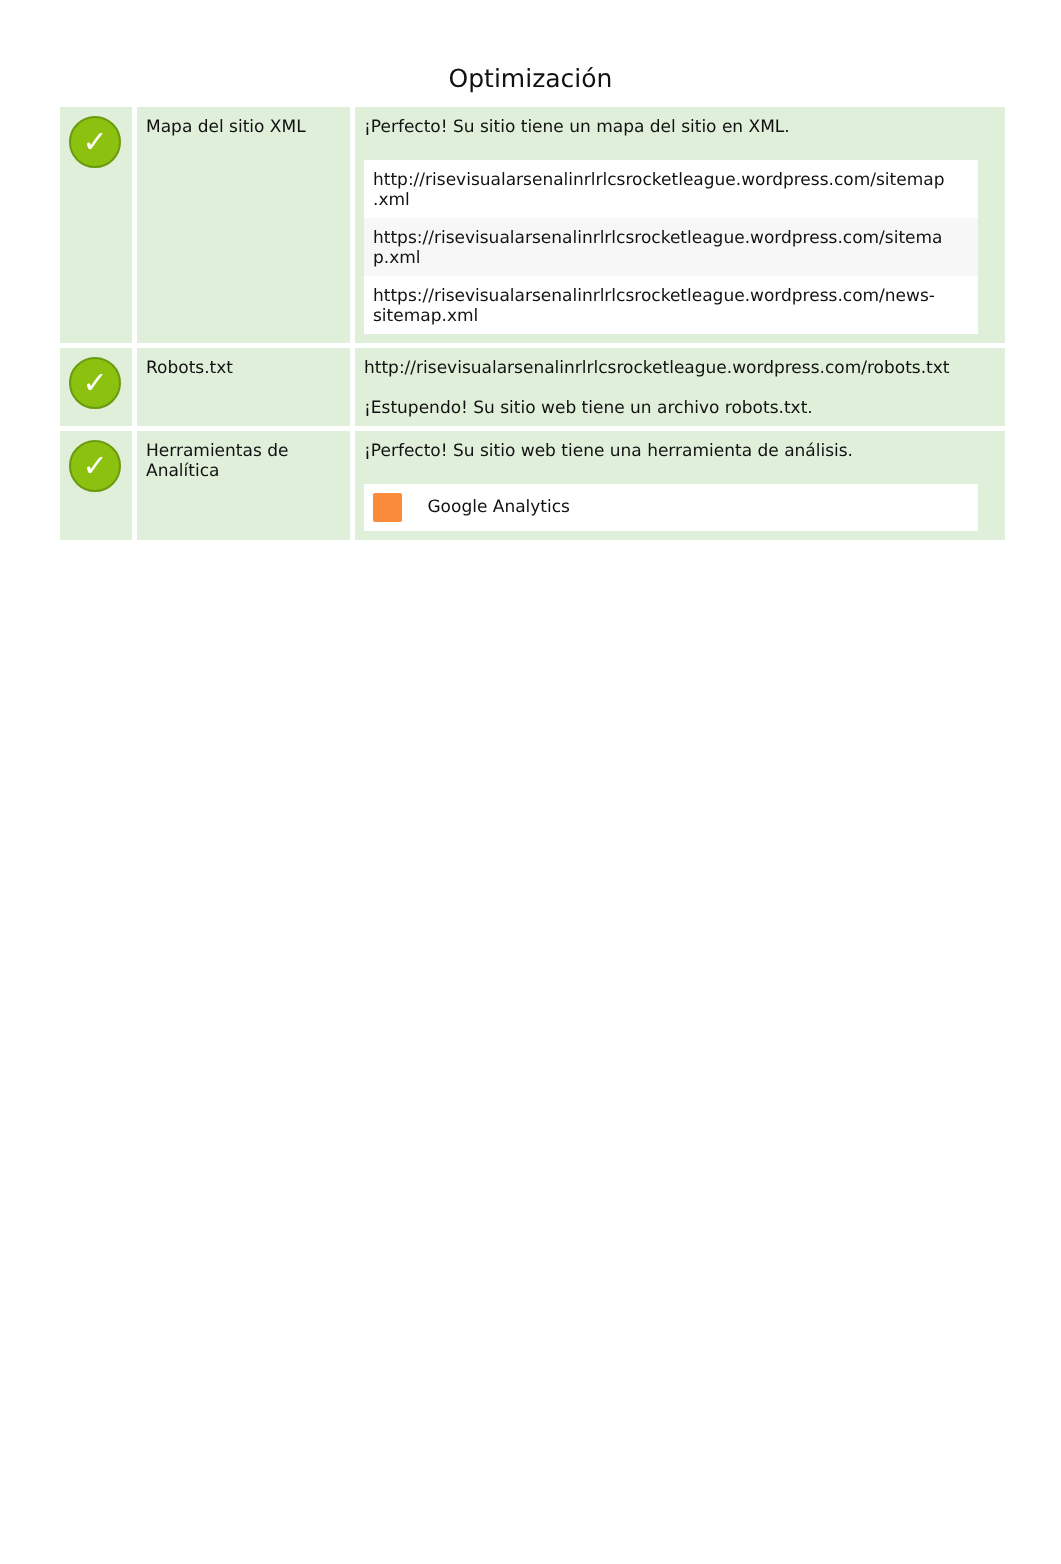Optimización
| ✓ | Mapa del sitio XML | ¡Perfecto! Su sitio tiene un mapa del sitio en XML. http://risevisualarsenalinrlrlcsrocketleague.wordpress.com/sitemap .xml https://risevisualarsenalinrlrlcsrocketleague.wordpress.com/sitema p.xml https://risevisualarsenalinrlrlcsrocketleague.wordpress.com/news-sitemap.xml |
| ✓ | Robots.txt | http://risevisualarsenalinrlrlcsrocketleague.wordpress.com/robots.txt ¡Estupendo! Su sitio web tiene un archivo robots.txt. |
| ✓ | Herramientas de Analítica | ¡Perfecto! Su sitio web tiene una herramienta de análisis. Google Analytics |